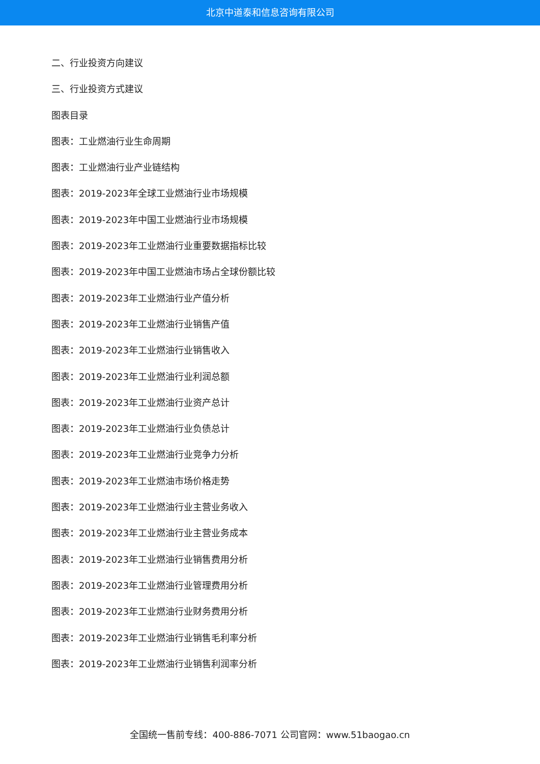北京中道泰和信息咨询有限公司
二、行业投资方向建议
三、行业投资方式建议
图表目录
图表：工业燃油行业生命周期
图表：工业燃油行业产业链结构
图表：2019-2023年全球工业燃油行业市场规模
图表：2019-2023年中国工业燃油行业市场规模
图表：2019-2023年工业燃油行业重要数据指标比较
图表：2019-2023年中国工业燃油市场占全球份额比较
图表：2019-2023年工业燃油行业产值分析
图表：2019-2023年工业燃油行业销售产值
图表：2019-2023年工业燃油行业销售收入
图表：2019-2023年工业燃油行业利润总额
图表：2019-2023年工业燃油行业资产总计
图表：2019-2023年工业燃油行业负债总计
图表：2019-2023年工业燃油行业竞争力分析
图表：2019-2023年工业燃油市场价格走势
图表：2019-2023年工业燃油行业主营业务收入
图表：2019-2023年工业燃油行业主营业务成本
图表：2019-2023年工业燃油行业销售费用分析
图表：2019-2023年工业燃油行业管理费用分析
图表：2019-2023年工业燃油行业财务费用分析
图表：2019-2023年工业燃油行业销售毛利率分析
图表：2019-2023年工业燃油行业销售利润率分析
全国统一售前专线：400-886-7071 公司官网：www.51baogao.cn